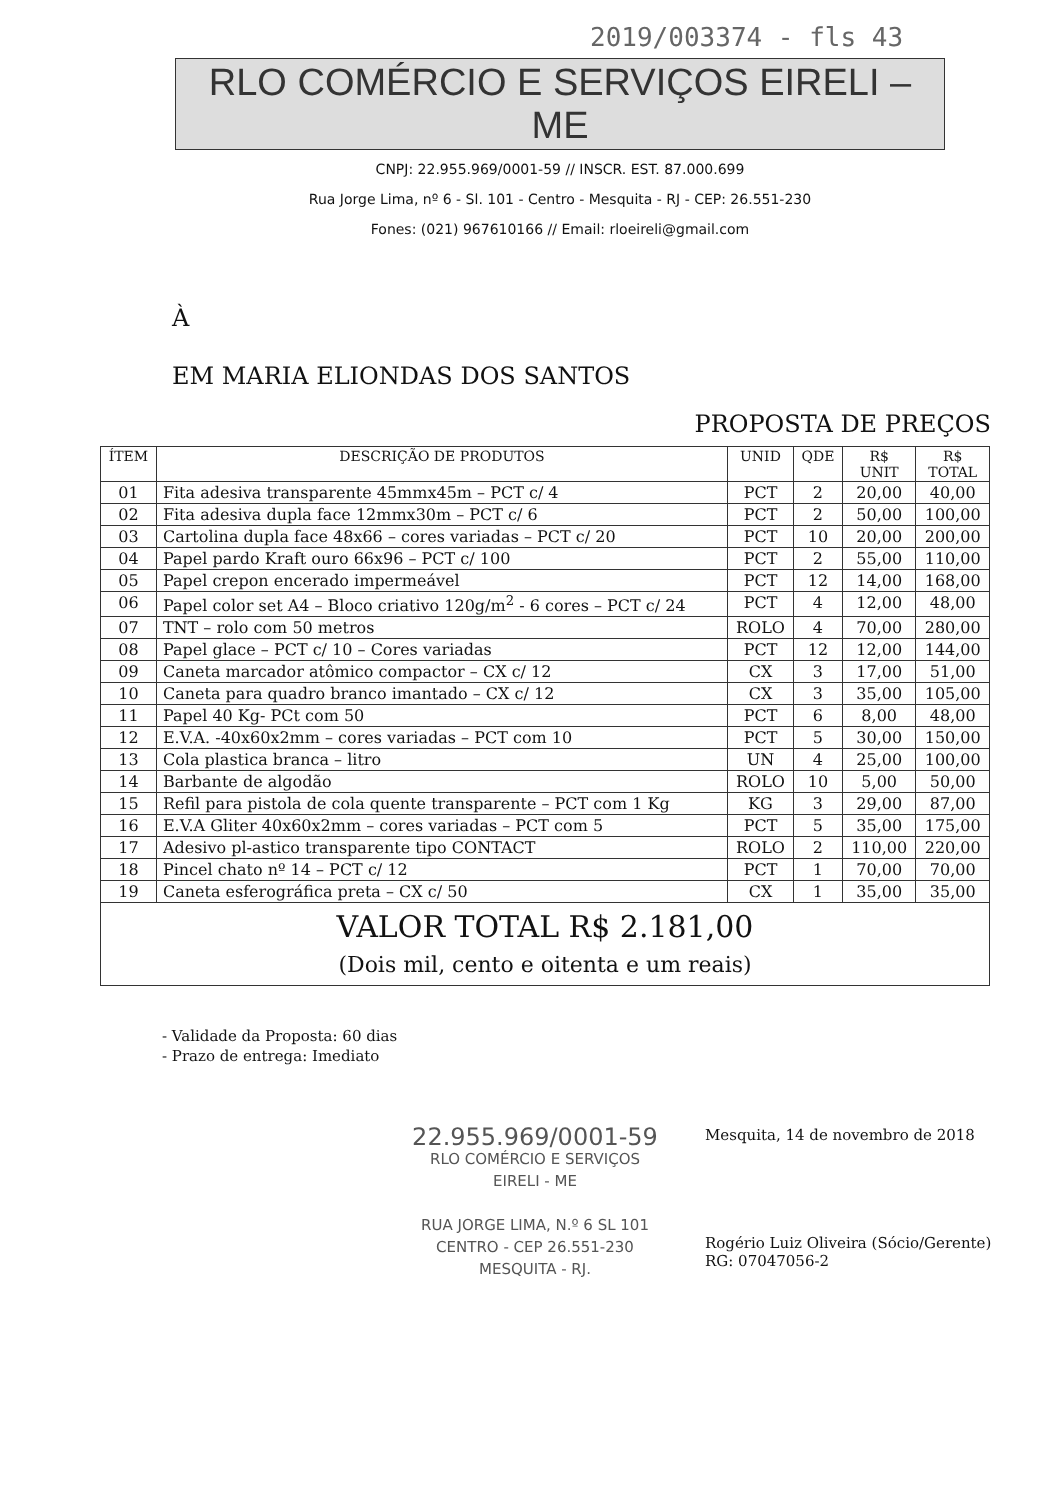2019/003374 - fls 43
RLO COMÉRCIO E SERVIÇOS EIRELI – ME
CNPJ: 22.955.969/0001-59 // INSCR. EST. 87.000.699
Rua Jorge Lima, nº 6 - Sl. 101 - Centro - Mesquita - RJ - CEP: 26.551-230
Fones: (021) 967610166 // Email: rloeireli@gmail.com
À
EM MARIA ELIONDAS DOS SANTOS
PROPOSTA DE PREÇOS
| ÍTEM | DESCRIÇÃO DE PRODUTOS | UNID | QDE | R$ UNIT | R$ TOTAL |
| --- | --- | --- | --- | --- | --- |
| 01 | Fita adesiva transparente 45mmx45m – PCT c/ 4 | PCT | 2 | 20,00 | 40,00 |
| 02 | Fita adesiva dupla face 12mmx30m – PCT c/ 6 | PCT | 2 | 50,00 | 100,00 |
| 03 | Cartolina dupla face 48x66 – cores variadas – PCT c/ 20 | PCT | 10 | 20,00 | 200,00 |
| 04 | Papel pardo Kraft ouro 66x96 – PCT c/ 100 | PCT | 2 | 55,00 | 110,00 |
| 05 | Papel crepon encerado impermeável | PCT | 12 | 14,00 | 168,00 |
| 06 | Papel color set A4 – Bloco criativo 120g/m<sup>2</sup> - 6 cores – PCT c/ 24 | PCT | 4 | 12,00 | 48,00 |
| 07 | TNT – rolo com 50 metros | ROLO | 4 | 70,00 | 280,00 |
| 08 | Papel glace – PCT c/ 10 – Cores variadas | PCT | 12 | 12,00 | 144,00 |
| 09 | Caneta marcador atômico compactor – CX c/ 12 | CX | 3 | 17,00 | 51,00 |
| 10 | Caneta para quadro branco imantado – CX c/ 12 | CX | 3 | 35,00 | 105,00 |
| 11 | Papel 40 Kg- PCt com 50 | PCT | 6 | 8,00 | 48,00 |
| 12 | E.V.A. -40x60x2mm – cores variadas – PCT com 10 | PCT | 5 | 30,00 | 150,00 |
| 13 | Cola plastica branca – litro | UN | 4 | 25,00 | 100,00 |
| 14 | Barbante de algodão | ROLO | 10 | 5,00 | 50,00 |
| 15 | Refil para pistola de cola quente transparente – PCT com 1 Kg | KG | 3 | 29,00 | 87,00 |
| 16 | E.V.A Gliter 40x60x2mm – cores variadas – PCT com 5 | PCT | 5 | 35,00 | 175,00 |
| 17 | Adesivo pl-astico transparente tipo CONTACT | ROLO | 2 | 110,00 | 220,00 |
| 18 | Pincel chato nº 14 – PCT c/ 12 | PCT | 1 | 70,00 | 70,00 |
| 19 | Caneta esferográfica preta – CX c/ 50 | CX | 1 | 35,00 | 35,00 |
| VALOR TOTAL R$ 2.181,00 (Dois mil, cento e oitenta e um reais) | | | | | |
- Validade da Proposta: 60 dias
- Prazo de entrega: Imediato
22.955.969/0001-59
RLO COMÉRCIO E SERVIÇOS
EIRELI - ME
RUA JORGE LIMA, N.º 6 SL 101
CENTRO - CEP 26.551-230
MESQUITA - RJ.
Mesquita, 14 de novembro de 2018
Rogério Luiz Oliveira (Sócio/Gerente)
RG: 07047056-2